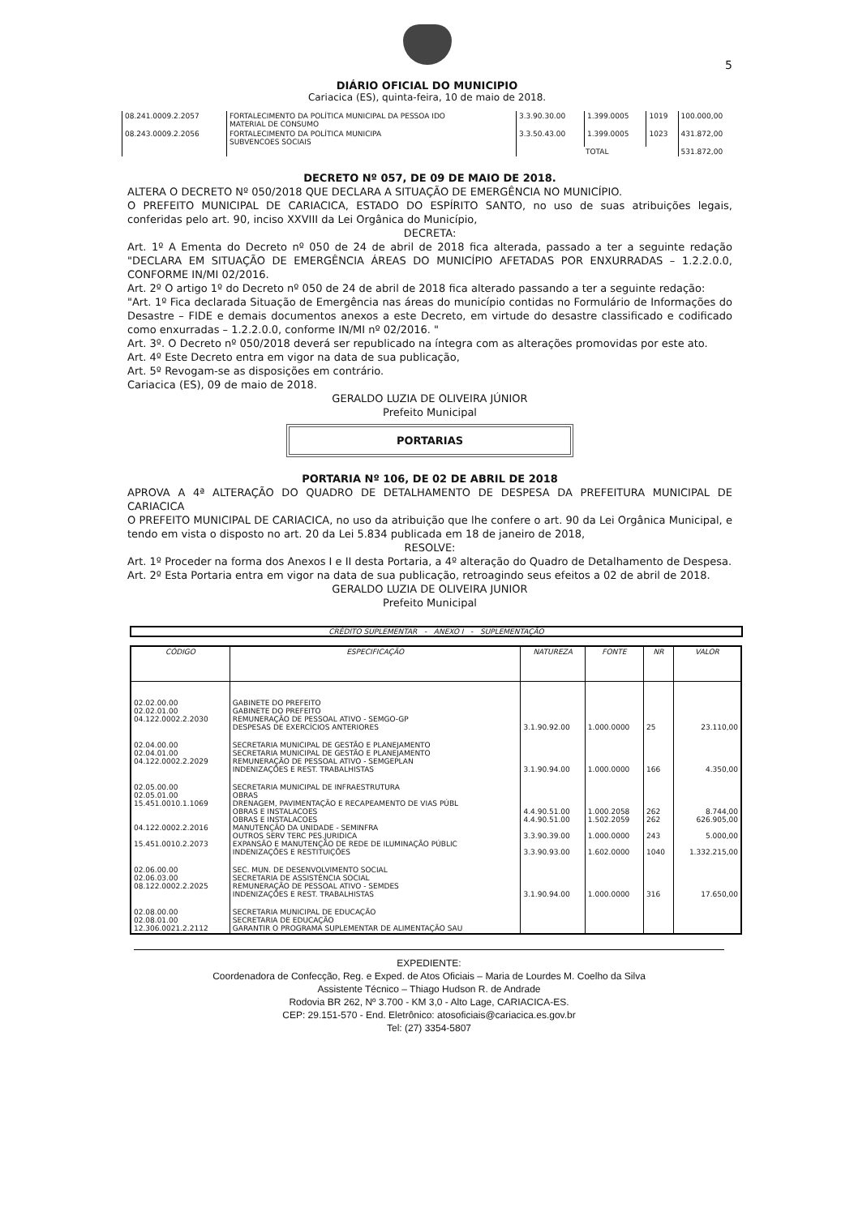5
DIÁRIO OFICIAL DO MUNICIPIO
Cariacica (ES), quinta-feira, 10 de maio de 2018.
| 08.241.0009.2.2057 | FORTALECIMENTO DA POLÍTICA MUNICIPAL DA PESSOA IDO MATERIAL DE CONSUMO | 3.3.90.30.00 | 1.399.0005 | 1019 | 100.000,00 |
| 08.243.0009.2.2056 | FORTALECIMENTO DA POLÍTICA MUNICIPA SUBVENCOES SOCIAIS | 3.3.50.43.00 | 1.399.0005 | 1023 | 431.872,00 |
| | | TOTAL | | | 531.872,00 |
DECRETO Nº 057, DE 09 DE MAIO DE 2018.
ALTERA O DECRETO Nº 050/2018 QUE DECLARA A SITUAÇÃO DE EMERGÊNCIA NO MUNICÍPIO.
O PREFEITO MUNICIPAL DE CARIACICA, ESTADO DO ESPÍRITO SANTO, no uso de suas atribuições legais, conferidas pelo art. 90, inciso XXVIII da Lei Orgânica do Município,
DECRETA:
Art. 1º A Ementa do Decreto nº 050 de 24 de abril de 2018 fica alterada, passado a ter a seguinte redação "DECLARA EM SITUAÇÃO DE EMERGÊNCIA ÁREAS DO MUNICÍPIO AFETADAS POR ENXURRADAS – 1.2.2.0.0, CONFORME IN/MI 02/2016.
Art. 2º O artigo 1º do Decreto nº 050 de 24 de abril de 2018 fica alterado passando a ter a seguinte redação:
"Art. 1º Fica declarada Situação de Emergência nas áreas do município contidas no Formulário de Informações do Desastre – FIDE e demais documentos anexos a este Decreto, em virtude do desastre classificado e codificado como enxurradas – 1.2.2.0.0, conforme IN/MI nº 02/2016. "
Art. 3º. O Decreto nº 050/2018 deverá ser republicado na íntegra com as alterações promovidas por este ato.
Art. 4º Este Decreto entra em vigor na data de sua publicação,
Art. 5º Revogam-se as disposições em contrário.
Cariacica (ES), 09 de maio de 2018.
GERALDO LUZIA DE OLIVEIRA JÚNIOR
Prefeito Municipal
PORTARIAS
PORTARIA Nº 106, DE 02 DE ABRIL DE 2018
APROVA A 4ª ALTERAÇÃO DO QUADRO DE DETALHAMENTO DE DESPESA DA PREFEITURA MUNICIPAL DE CARIACICA
O PREFEITO MUNICIPAL DE CARIACICA, no uso da atribuição que lhe confere o art. 90 da Lei Orgânica Municipal, e tendo em vista o disposto no art. 20 da Lei 5.834 publicada em 18 de janeiro de 2018,
RESOLVE:
Art. 1º Proceder na forma dos Anexos I e II desta Portaria, a 4º alteração do Quadro de Detalhamento de Despesa.
Art. 2º Esta Portaria entra em vigor na data de sua publicação, retroagindo seus efeitos a 02 de abril de 2018.
GERALDO LUZIA DE OLIVEIRA JUNIOR
Prefeito Municipal
CRÉDITO SUPLEMENTAR - ANEXO I - SUPLEMENTAÇÃO
| CÓDIGO | ESPECIFICAÇÃO | NATUREZA | FONTE | NR | VALOR |
| --- | --- | --- | --- | --- | --- |
| 02.02.00.00 02.02.01.00 04.122.0002.2.2030 | GABINETE DO PREFEITO GABINETE DO PREFEITO REMUNERAÇÃO DE PESSOAL ATIVO - SEMGO-GP DESPESAS DE EXERCÍCIOS ANTERIORES | 3.1.90.92.00 | 1.000.0000 | 25 | 23.110,00 |
| 02.04.00.00 02.04.01.00 04.122.0002.2.2029 | SECRETARIA MUNICIPAL DE GESTÃO E PLANEJAMENTO SECRETARIA MUNICIPAL DE GESTÃO E PLANEJAMENTO REMUNERAÇÃO DE PESSOAL ATIVO - SEMGEPLAN INDENIZAÇÕES E REST. TRABALHISTAS | 3.1.90.94.00 | 1.000.0000 | 166 | 4.350,00 |
| 02.05.00.00 02.05.01.00 15.451.0010.1.1069 04.122.0002.2.2016 15.451.0010.2.2073 | SECRETARIA MUNICIPAL DE INFRAESTRUTURA OBRAS DRENAGEM, PAVIMENTAÇÃO E RECAPEAMENTO DE VIAS PÚBL OBRAS E INSTALACOES OBRAS E INSTALACOES MANUTENÇÃO DA UNIDADE - SEMINFRA OUTROS SERV TERC PES.JURIDICA EXPANSÃO E MANUTENÇÃO DE REDE DE ILUMINAÇÃO PÚBLIC INDENIZAÇÕES E RESTITUIÇÕES | 4.4.90.51.00 4.4.90.51.00 3.3.90.39.00 3.3.90.93.00 | 1.000.2058 1.502.2059 1.000.0000 1.602.0000 | 262 262 243 1040 | 8.744,00 626.905,00 5.000,00 1.332.215,00 |
| 02.06.00.00 02.06.03.00 08.122.0002.2.2025 | SEC. MUN. DE DESENVOLVIMENTO SOCIAL SECRETARIA DE ASSISTÊNCIA SOCIAL REMUNERAÇÃO DE PESSOAL ATIVO - SEMDES INDENIZAÇÕES E REST. TRABALHISTAS | 3.1.90.94.00 | 1.000.0000 | 316 | 17.650,00 |
| 02.08.00.00 02.08.01.00 12.306.0021.2.2112 | SECRETARIA MUNICIPAL DE EDUCAÇÃO SECRETARIA DE EDUCAÇÃO GARANTIR O PROGRAMA SUPLEMENTAR DE ALIMENTAÇÃO SAU | | | | |
EXPEDIENTE:
Coordenadora de Confecção, Reg. e Exped. de Atos Oficiais – Maria de Lourdes M. Coelho da Silva
Assistente Técnico – Thiago Hudson R. de Andrade
Rodovia BR 262, Nº 3.700 - KM 3,0 - Alto Lage, CARIACICA-ES.
CEP: 29.151-570 - End. Eletrônico: atosoficiais@cariacica.es.gov.br
Tel: (27) 3354-5807